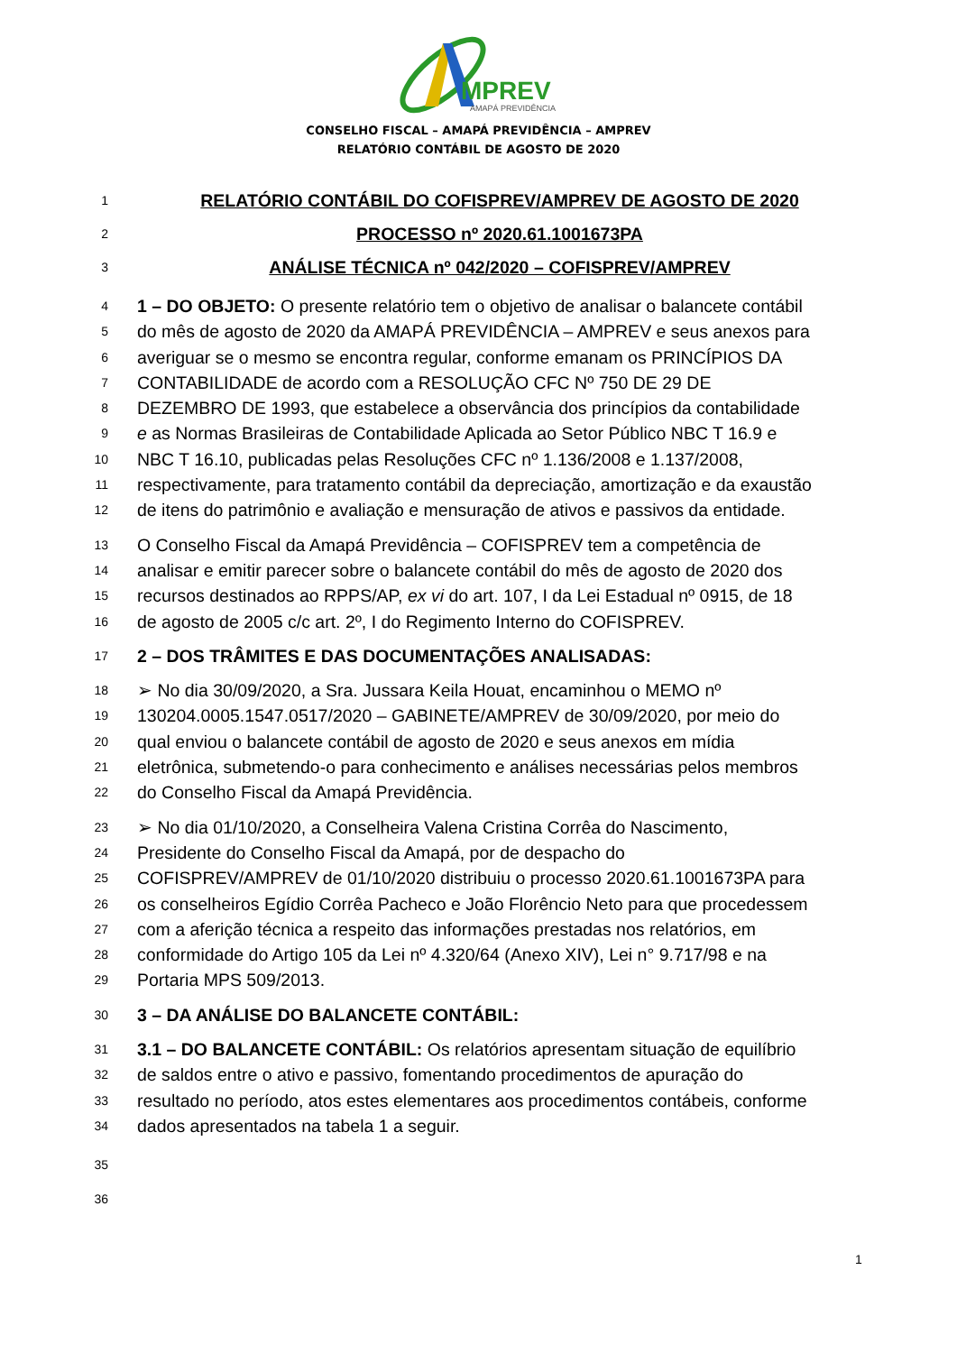MPREV
AMAPÁ PREVIDÊNCIA
CONSELHO FISCAL – AMAPÁ PREVIDÊNCIA – AMPREV
RELATÓRIO CONTÁBIL DE AGOSTO DE 2020
1 RELATÓRIO CONTÁBIL DO COFISPREV/AMPREV DE AGOSTO DE 2020
2 PROCESSO nº 2020.61.1001673PA
3 ANÁLISE TÉCNICA nº 042/2020 – COFISPREV/AMPREV
4 1 – DO OBJETO: O presente relatório tem o objetivo de analisar o balancete contábil
5 do mês de agosto de 2020 da AMAPÁ PREVIDÊNCIA – AMPREV e seus anexos para
6 averiguar se o mesmo se encontra regular, conforme emanam os PRINCÍPIOS DA
7 CONTABILIDADE de acordo com a RESOLUÇÃO CFC Nº 750 DE 29 DE
8 DEZEMBRO DE 1993, que estabelece a observância dos princípios da contabilidade
9 e as Normas Brasileiras de Contabilidade Aplicada ao Setor Público NBC T 16.9 e
10 NBC T 16.10, publicadas pelas Resoluções CFC nº 1.136/2008 e 1.137/2008,
11 respectivamente, para tratamento contábil da depreciação, amortização e da exaustão
12 de itens do patrimônio e avaliação e mensuração de ativos e passivos da entidade.
13 O Conselho Fiscal da Amapá Previdência – COFISPREV tem a competência de
14 analisar e emitir parecer sobre o balancete contábil do mês de agosto de 2020 dos
15 recursos destinados ao RPPS/AP, ex vi do art. 107, I da Lei Estadual nº 0915, de 18
16 de agosto de 2005 c/c art. 2º, I do Regimento Interno do COFISPREV.
17 2 – DOS TRÂMITES E DAS DOCUMENTAÇÕES ANALISADAS:
18 ➢ No dia 30/09/2020, a Sra. Jussara Keila Houat, encaminhou o MEMO nº
19 130204.0005.1547.0517/2020 – GABINETE/AMPREV de 30/09/2020, por meio do
20 qual enviou o balancete contábil de agosto de 2020 e seus anexos em mídia
21 eletrônica, submetendo-o para conhecimento e análises necessárias pelos membros
22 do Conselho Fiscal da Amapá Previdência.
23 ➢ No dia 01/10/2020, a Conselheira Valena Cristina Corrêa do Nascimento,
24 Presidente do Conselho Fiscal da Amapá, por de despacho do
25 COFISPREV/AMPREV de 01/10/2020 distribuiu o processo 2020.61.1001673PA para
26 os conselheiros Egídio Corrêa Pacheco e João Florêncio Neto para que procedessem
27 com a aferição técnica a respeito das informações prestadas nos relatórios, em
28 conformidade do Artigo 105 da Lei nº 4.320/64 (Anexo XIV), Lei n° 9.717/98 e na
29 Portaria MPS 509/2013.
30 3 – DA ANÁLISE DO BALANCETE CONTÁBIL:
31 3.1 – DO BALANCETE CONTÁBIL: Os relatórios apresentam situação de equilíbrio
32 de saldos entre o ativo e passivo, fomentando procedimentos de apuração do
33 resultado no período, atos estes elementares aos procedimentos contábeis, conforme
34 dados apresentados na tabela 1 a seguir.
35
36
1